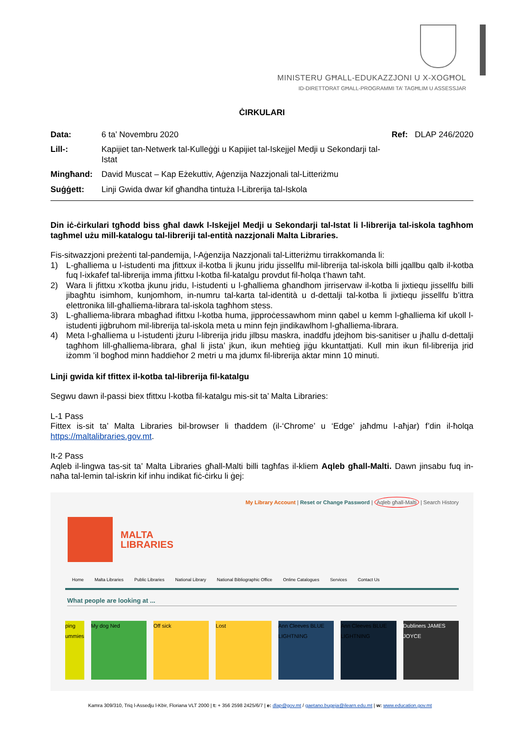MINISTERU GĦALL-EDUKAZZJONI U X-XOGĦOL
ID-DIRETTORAT GĦALL-PROGRAMMI TA’ TAGĦLIM U ASSESSJAR
ĊIRKULARI
Data:
6 ta’ Novembru 2020
Ref: DLAP 246/2020
Lill-:
Kapijiet tan-Netwerk tal-Kulleġġi u Kapijiet tal-Iskejjel Medji u Sekondarji tal-Istat
Mingħand:
David Muscat – Kap Eżekuttiv, Aġenzija Nazzjonali tal-Litteriżmu
Suġġett:
Linji Gwida dwar kif għandha tintuża l-Librerija tal-Iskola
Din iċ-ċirkulari tgħodd biss għal dawk l-Iskejjel Medji u Sekondarji tal-Istat li l-librerija tal-iskola tagħhom tagħmel użu mill-katalogu tal-libreriji tal-entità nazzjonali Malta Libraries.
Fis-sitwazzjoni preżenti tal-pandemija, l-Aġenzija Nazzjonali tal-Litteriżmu tirrakkomanda li:
1) L-għalliema u l-istudenti ma jfittxux il-kotba li jkunu jridu jissellfu mil-librerija tal-iskola billi jqallbu qalb il-kotba fuq l-ixkafef tal-librerija imma jfittxu l-kotba fil-katalgu provdut fil-ħolqa t’hawn taħt.
2) Wara li jfittxu x’kotba jkunu jridu, l-istudenti u l-għalliema għandhom jirriservaw il-kotba li jixtiequ jissellfu billi jibagħtu isimhom, kunjomhom, in-numru tal-karta tal-identità u d-dettalji tal-kotba li jixtiequ jissellfu b’ittra elettronika lill-għalliema-librara tal-iskola tagħhom stess.
3) L-għalliema-librara mbagħad ifittxu l-kotba huma, jipproċessawhom minn qabel u kemm l-għalliema kif ukoll l-istudenti jiġbruhom mil-librerija tal-iskola meta u minn fejn jindikawlhom l-għalliema-librara.
4) Meta l-għalliema u l-istudenti jżuru l-librerija jridu jilbsu maskra, inaddfu jdejhom bis-sanitiser u jħallu d-dettalji tagħhom lill-għalliema-librara, għal li jista’ jkun, ikun meħtieġ jiġu kkuntattjati. Kull min ikun fil-librerija jrid iżomm ’il bogħod minn ħaddieħor 2 metri u ma jdumx fil-librerija aktar minn 10 minuti.
Linji gwida kif tfittex il-kotba tal-librerija fil-katalgu
Segwu dawn il-passi biex tfittxu l-kotba fil-katalgu mis-sit ta’ Malta Libraries:
L-1 Pass
Fittex is-sit ta’ Malta Libraries bil-browser li tħaddem (il-‘Chrome’ u ‘Edge’ jaħdmu l-aħjar) f’din il-ħolqa https://maltalibraries.gov.mt.
It-2 Pass
Aqleb il-lingwa tas-sit ta’ Malta Libraries għall-Malti billi tagħfas il-kliem Aqleb għall-Malti. Dawn jinsabu fuq in-naħa tal-lemin tal-iskrin kif inhu indikat fiċ-ċirku li ġej:
My Library Account | Reset or Change Password | Aqleb għall-Malti | Search History
MALTA
LIBRARIES
Home Malta Libraries Public Libraries National Library National Bibliographic Office Online Catalogues Services Contact Us
What people are looking at ...
ping ummies My dog Ned Off sick Lost Ann Cleeves BLUE LIGHTNING Ann Cleeves BLUE LIGHTNING Dubliners JAMES JOYCE
Kamra 309/310, Triq l-Assedju l-Kbir, Floriana VLT 2000 | t: + 356 2598 2425/6/7 | e: dlap@gov.mt / gaetano.bugeja@ilearn.edu.mt | w: www.education.gov.mt